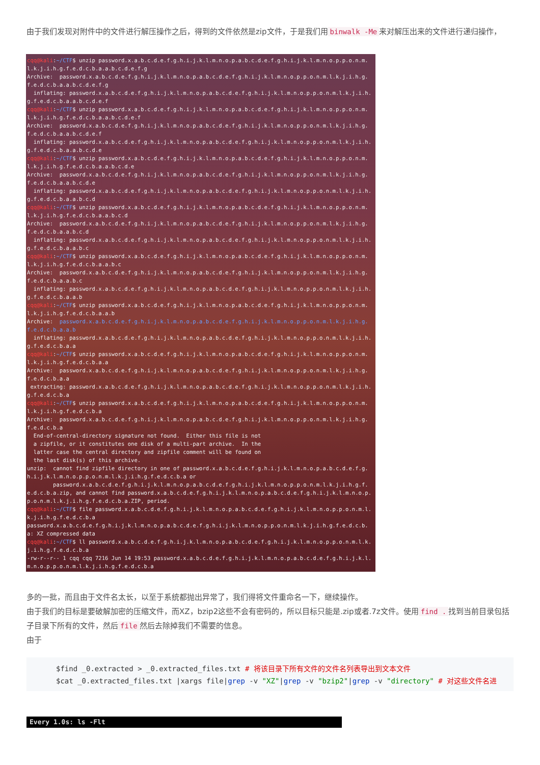由于我们发现对附件中的文件进行解压操作之后，得到的文件依然是zip文件，于是我们用 binwalk -Me 来对解压出来的文件进行递归操作，
cqq@kali:~/CTF$ unzip password.x.a.b.c.d.e.f.g.h.i.j.k.l.m.n.o.p.a.b.c.d.e.f.g.h.i.j.k.l.m.n.o.p.p.o.n.m.l.k.j.i.h.g.f.e.d.c.b.a.a.b.c.d.e.f.g Archive: password.x.a.b.c.d.e.f.g.h.i.j.k.l.m.n.o.p.a.b.c.d.e.f.g.h.i.j.k.l.m.n.o.p.p.o.n.m.l.k.j.i.h.g.f.e.d.c.b.a.a.b.c.d.e.f.g inflating: password.x.a.b.c.d.e.f.g.h.i.j.k.l.m.n.o.p.a.b.c.d.e.f.g.h.i.j.k.l.m.n.o.p.p.o.n.m.l.k.j.i.h.g.f.e.d.c.b.a.a.b.c.d.e.f cqq@kali:~/CTF$ unzip password.x.a.b.c.d.e.f.g.h.i.j.k.l.m.n.o.p.a.b.c.d.e.f.g.h.i.j.k.l.m.n.o.p.p.o.n.m.l.k.j.i.h.g.f.e.d.c.b.a.a.b.c.d.e.f Archive: password.x.a.b.c.d.e.f.g.h.i.j.k.l.m.n.o.p.a.b.c.d.e.f.g.h.i.j.k.l.m.n.o.p.p.o.n.m.l.k.j.i.h.g.f.e.d.c.b.a.a.b.c.d.e.f inflating: password.x.a.b.c.d.e.f.g.h.i.j.k.l.m.n.o.p.a.b.c.d.e.f.g.h.i.j.k.l.m.n.o.p.p.o.n.m.l.k.j.i.h.g.f.e.d.c.b.a.a.b.c.d.e cqq@kali:~/CTF$ unzip password.x.a.b.c.d.e.f.g.h.i.j.k.l.m.n.o.p.a.b.c.d.e.f.g.h.i.j.k.l.m.n.o.p.p.o.n.m.l.k.j.i.h.g.f.e.d.c.b.a.a.b.c.d.e Archive: password.x.a.b.c.d.e.f.g.h.i.j.k.l.m.n.o.p.a.b.c.d.e.f.g.h.i.j.k.l.m.n.o.p.p.o.n.m.l.k.j.i.h.g.f.e.d.c.b.a.a.b.c.d.e inflating: password.x.a.b.c.d.e.f.g.h.i.j.k.l.m.n.o.p.a.b.c.d.e.f.g.h.i.j.k.l.m.n.o.p.p.o.n.m.l.k.j.i.h.g.f.e.d.c.b.a.a.b.c.d cqq@kali:~/CTF$ unzip password.x.a.b.c.d.e.f.g.h.i.j.k.l.m.n.o.p.a.b.c.d.e.f.g.h.i.j.k.l.m.n.o.p.p.o.n.m.l.k.j.i.h.g.f.e.d.c.b.a.a.b.c.d Archive: password.x.a.b.c.d.e.f.g.h.i.j.k.l.m.n.o.p.a.b.c.d.e.f.g.h.i.j.k.l.m.n.o.p.p.o.n.m.l.k.j.i.h.g.f.e.d.c.b.a.a.b.c.d inflating: password.x.a.b.c.d.e.f.g.h.i.j.k.l.m.n.o.p.a.b.c.d.e.f.g.h.i.j.k.l.m.n.o.p.p.o.n.m.l.k.j.i.h.g.f.e.d.c.b.a.a.b.c cqq@kali:~/CTF$ unzip password.x.a.b.c.d.e.f.g.h.i.j.k.l.m.n.o.p.a.b.c.d.e.f.g.h.i.j.k.l.m.n.o.p.p.o.n.m.l.k.j.i.h.g.f.e.d.c.b.a.a.b.c Archive: password.x.a.b.c.d.e.f.g.h.i.j.k.l.m.n.o.p.a.b.c.d.e.f.g.h.i.j.k.l.m.n.o.p.p.o.n.m.l.k.j.i.h.g.f.e.d.c.b.a.a.b.c inflating: password.x.a.b.c.d.e.f.g.h.i.j.k.l.m.n.o.p.a.b.c.d.e.f.g.h.i.j.k.l.m.n.o.p.p.o.n.m.l.k.j.i.h.g.f.e.d.c.b.a.a.b cqq@kali:~/CTF$ unzip password.x.a.b.c.d.e.f.g.h.i.j.k.l.m.n.o.p.a.b.c.d.e.f.g.h.i.j.k.l.m.n.o.p.p.o.n.m.l.k.j.i.h.g.f.e.d.c.b.a.a.b Archive: password.x.a.b.c.d.e.f.g.h.i.j.k.l.m.n.o.p.a.b.c.d.e.f.g.h.i.j.k.l.m.n.o.p.p.o.n.m.l.k.j.i.h.g.f.e.d.c.b.a.a.b inflating: password.x.a.b.c.d.e.f.g.h.i.j.k.l.m.n.o.p.a.b.c.d.e.f.g.h.i.j.k.l.m.n.o.p.p.o.n.m.l.k.j.i.h.g.f.e.d.c.b.a.a cqq@kali:~/CTF$ unzip password.x.a.b.c.d.e.f.g.h.i.j.k.l.m.n.o.p.a.b.c.d.e.f.g.h.i.j.k.l.m.n.o.p.p.o.n.m.l.k.j.i.h.g.f.e.d.c.b.a.a Archive: password.x.a.b.c.d.e.f.g.h.i.j.k.l.m.n.o.p.a.b.c.d.e.f.g.h.i.j.k.l.m.n.o.p.p.o.n.m.l.k.j.i.h.g.f.e.d.c.b.a.a extracting: password.x.a.b.c.d.e.f.g.h.i.j.k.l.m.n.o.p.a.b.c.d.e.f.g.h.i.j.k.l.m.n.o.p.p.o.n.m.l.k.j.i.h.g.f.e.d.c.b.a cqq@kali:~/CTF$ unzip password.x.a.b.c.d.e.f.g.h.i.j.k.l.m.n.o.p.a.b.c.d.e.f.g.h.i.j.k.l.m.n.o.p.p.o.n.m.l.k.j.i.h.g.f.e.d.c.b.a Archive: password.x.a.b.c.d.e.f.g.h.i.j.k.l.m.n.o.p.a.b.c.d.e.f.g.h.i.j.k.l.m.n.o.p.p.o.n.m.l.k.j.i.h.g.f.e.d.c.b.a End-of-central-directory signature not found. Either this file is not a zipfile, or it constitutes one disk of a multi-part archive. In the latter case the central directory and zipfile comment will be found on the last disk(s) of this archive. unzip: cannot find zipfile directory in one of password.x.a.b.c.d.e.f.g.h.i.j.k.l.m.n.o.p.a.b.c.d.e.f.g.h.i.j.k.l.m.n.o.p.p.o.n.m.l.k.j.i.h.g.f.e.d.c.b.a or password.x.a.b.c.d.e.f.g.h.i.j.k.l.m.n.o.p.a.b.c.d.e.f.g.h.i.j.k.l.m.n.o.p.p.o.n.m.l.k.j.i.h.g.f.e.d.c.b.a.zip, and cannot find password.x.a.b.c.d.e.f.g.h.i.j.k.l.m.n.o.p.a.b.c.d.e.f.g.h.i.j.k.l.m.n.o.p.p.o.n.m.l.k.j.i.h.g.f.e.d.c.b.a.ZIP, period. cqq@kali:~/CTF$ file password.x.a.b.c.d.e.f.g.h.i.j.k.l.m.n.o.p.a.b.c.d.e.f.g.h.i.j.k.l.m.n.o.p.p.o.n.m.l.k.j.i.h.g.f.e.d.c.b.a password.x.a.b.c.d.e.f.g.h.i.j.k.l.m.n.o.p.a.b.c.d.e.f.g.h.i.j.k.l.m.n.o.p.p.o.n.m.l.k.j.i.h.g.f.e.d.c.b.a: XZ compressed data cqq@kali:~/CTF$ ll password.x.a.b.c.d.e.f.g.h.i.j.k.l.m.n.o.p.a.b.c.d.e.f.g.h.i.j.k.l.m.n.o.p.p.o.n.m.l.k.j.i.h.g.f.e.d.c.b.a -rw-r--r-- 1 cqq cqq 7216 Jun 14 19:53 password.x.a.b.c.d.e.f.g.h.i.j.k.l.m.n.o.p.a.b.c.d.e.f.g.h.i.j.k.l.m.n.o.p.p.o.n.m.l.k.j.i.h.g.f.e.d.c.b.a
多的一批，而且由于文件名太长，以至于系统都抛出异常了，我们得将文件重命名一下，继续操作。
由于我们的目标是要破解加密的压缩文件，而XZ，bzip2这些不会有密码的，所以目标只能是.zip或者.7z文件。使用 find . 找到当前目录包括子目录下所有的文件，然后 file 然后去除掉我们不需要的信息。
由于
$find _0.extracted > _0.extracted_files.txt # 将该目录下所有文件的文件名列表导出到文本文件 $cat _0.extracted_files.txt |xargs file|grep -v "XZ"|grep -v "bzip2"|grep -v "directory" # 对这些文件名进
Every 1.0s: ls -Flt